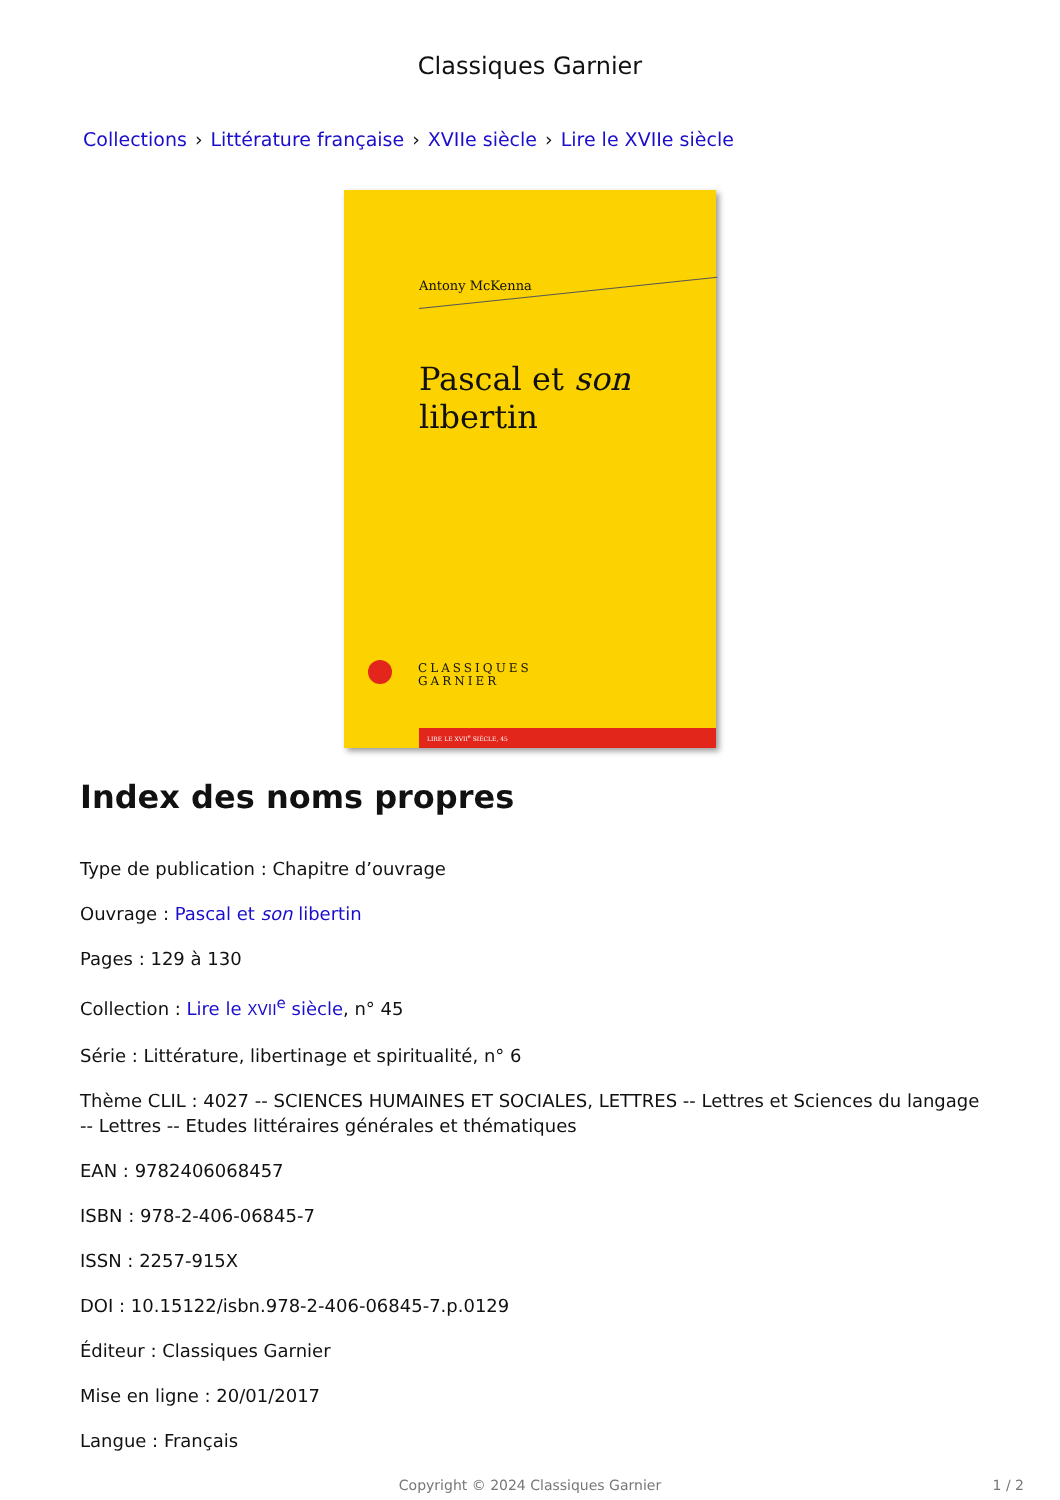Classiques Garnier
Collections › Littérature française › XVIIe siècle › Lire le XVIIe siècle
Antony McKenna
Pascal et son libertin
CLASSIQUES
GARNIER
LIRE LE XVII<sup>e</sup> SIÈCLE, 45
Index des noms propres
Type de publication : Chapitre d’ouvrage
Ouvrage : Pascal et son libertin
Pages : 129 à 130
Collection : Lire le XVII<sup>e</sup> siècle, n° 45
Série : Littérature, libertinage et spiritualité, n° 6
Thème CLIL : 4027 -- SCIENCES HUMAINES ET SOCIALES, LETTRES -- Lettres et Sciences du langage -- Lettres -- Etudes littéraires générales et thématiques
EAN : 9782406068457
ISBN : 978-2-406-06845-7
ISSN : 2257-915X
DOI : 10.15122/isbn.978-2-406-06845-7.p.0129
Éditeur : Classiques Garnier
Mise en ligne : 20/01/2017
Langue : Français
Copyright © 2024 Classiques Garnier 1 / 2